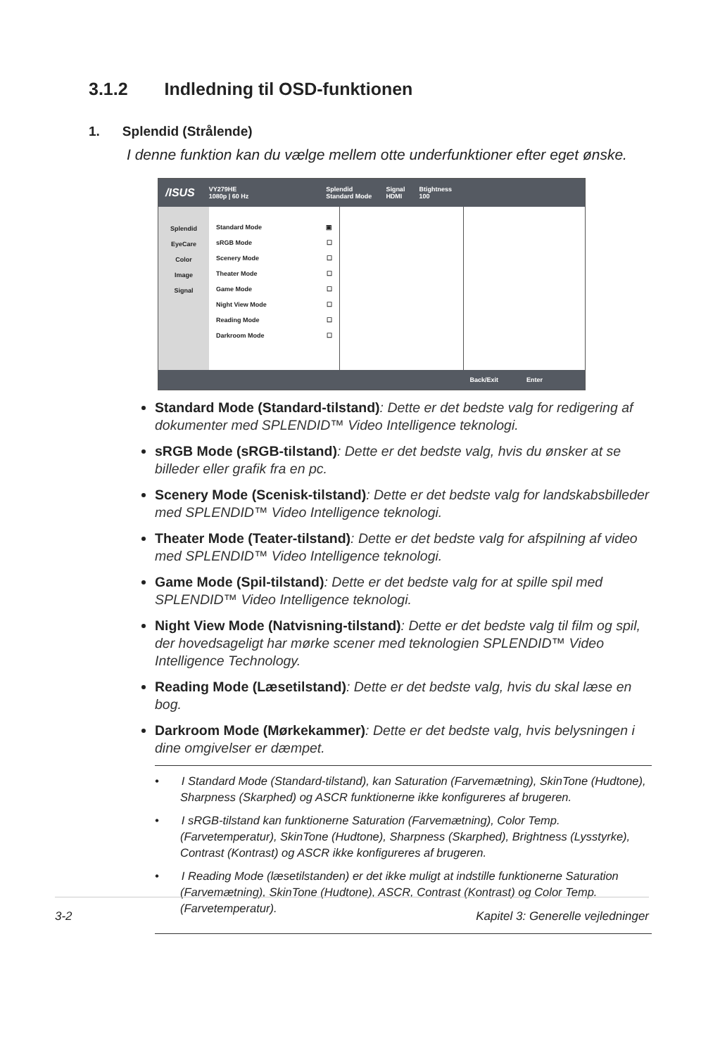3.1.2 Indledning til OSD-funktionen
1. Splendid (Strålende)
I denne funktion kan du vælge mellem otte underfunktioner efter eget ønske.
/ISUS VY279HE
1080p | 60 Hz Splendid
Standard Mode Signal
HDMI Btightness
100
Splendid
EyeCare
Color
Image
Signal
Standard Mode ▣
sRGB Mode ☐
Scenery Mode ☐
Theater Mode ☐
Game Mode ☐
Night View Mode ☐
Reading Mode ☐
Darkroom Mode ☐
Back/Exit Enter
Standard Mode (Standard-tilstand): Dette er det bedste valg for redigering af dokumenter med SPLENDID™ Video Intelligence teknologi.
sRGB Mode (sRGB-tilstand): Dette er det bedste valg, hvis du ønsker at se billeder eller grafik fra en pc.
Scenery Mode (Scenisk-tilstand): Dette er det bedste valg for landskabsbilleder med SPLENDID™ Video Intelligence teknologi.
Theater Mode (Teater-tilstand): Dette er det bedste valg for afspilning af video med SPLENDID™ Video Intelligence teknologi.
Game Mode (Spil-tilstand): Dette er det bedste valg for at spille spil med SPLENDID™ Video Intelligence teknologi.
Night View Mode (Natvisning-tilstand): Dette er det bedste valg til film og spil, der hovedsageligt har mørke scener med teknologien SPLENDID™ Video Intelligence Technology.
Reading Mode (Læsetilstand): Dette er det bedste valg, hvis du skal læse en bog.
Darkroom Mode (Mørkekammer): Dette er det bedste valg, hvis belysningen i dine omgivelser er dæmpet.
• I Standard Mode (Standard-tilstand), kan Saturation (Farvemætning), SkinTone (Hudtone), Sharpness (Skarphed) og ASCR funktionerne ikke konfigureres af brugeren.
• I sRGB-tilstand kan funktionerne Saturation (Farvemætning), Color Temp. (Farvetemperatur), SkinTone (Hudtone), Sharpness (Skarphed), Brightness (Lysstyrke), Contrast (Kontrast) og ASCR ikke konfigureres af brugeren.
• I Reading Mode (læsetilstanden) er det ikke muligt at indstille funktionerne Saturation (Farvemætning), SkinTone (Hudtone), ASCR, Contrast (Kontrast) og Color Temp. (Farvetemperatur).
3-2 Kapitel 3: Generelle vejledninger